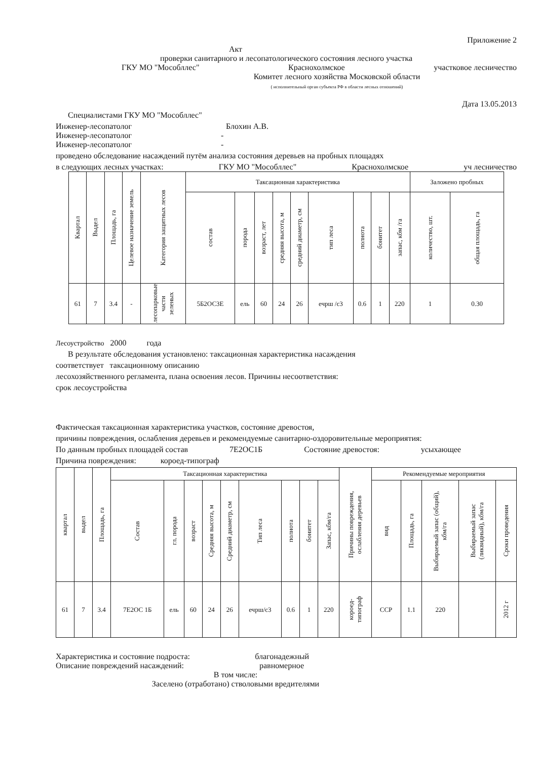Приложение 2
Акт
проверки санитарного и лесопатологического состояния лесного участка
ГКУ МО "Мособллес" Краснохолмское участковое лесничество
Комитет лесного хозяйства Московской области
( исполнительный орган субъекта РФ в области лесных отношений)
Дата 13.05.2013
Специалистами ГКУ МО "Мособллес"
Инженер-лесопатолог Блохин А.В.
Инженер-лесопатолог -
Инженер-лесопатолог -
проведено обследование насаждений путём анализа состояния деревьев на пробных площадях
в следующих лесных участках: ГКУ МО "Мособллес" Краснохолмское уч лесничество
| Квартал | Выдел | Площадь, га | Целевое назначение земель | Категория защитных лесов | Таксационная характеристика | | | | | | | | | Заложено пробных | |
| --- | --- | --- | --- | --- | --- | --- | --- | --- | --- | --- | --- | --- | --- | --- | --- |
| | | | | | состав | порода | возраст, лет | средняя высота, м | средний диаметр, см | тип леса | полнота | бонитет | запас, кбм /га | количество, шт. | общая площадь, га |
| 61 | 7 | 3.4 | - | лесопарковые части зеленых | 5Б2ОС3Е | ель | 60 | 24 | 26 | ечрш /с3 | 0.6 | 1 | 220 | 1 | 0.30 |
Лесоустройство 2000 года
В результате обследования установлено: таксационная характеристика насаждения
соответствует таксационному описанию
лесохозяйственного регламента, плана освоения лесов. Причины несоответствия:
срок лесоустройства
Фактическая таксационная характеристика участков, состояние древостоя,
причины повреждения, ослабления деревьев и рекомендуемые санитарно-оздоровительные мероприятия:
По данным пробных площадей состав 7Е2ОС1Б Состояние древостоя: усыхающее
Причина повреждения: короед-типограф
| квартал | выдел | Площадь, га | Таксационная характеристика | | | | | | | | | Причины повреждения, ослабления деревьев | Рекомендуемые мероприятия | | | | |
| --- | --- | --- | --- | --- | --- | --- | --- | --- | --- | --- | --- | --- | --- | --- | --- | --- | --- |
| | | | Состав | гл. порода | возраст | Средняя высота, м | Средний диаметр, см | Тип леса | полнота | бонитет | Запас, кбм/га | | вид | Площадь, га | Выбираемый запас (общий), кбм/га | Выбираемый запас (ликвидный), кбм/га | Сроки проведения |
| 61 | 7 | 3.4 | 7Е2ОС 1Б | ель | 60 | 24 | 26 | ечрш/с3 | 0.6 | 1 | 220 | короед- типограф | ССР | 1.1 | 220 | | 2012 г |
Характеристика и состояние подроста: благонадежный
Описание повреждений насаждений: равномерное
В том числе:
Заселено (отработано) стволовыми вредителями